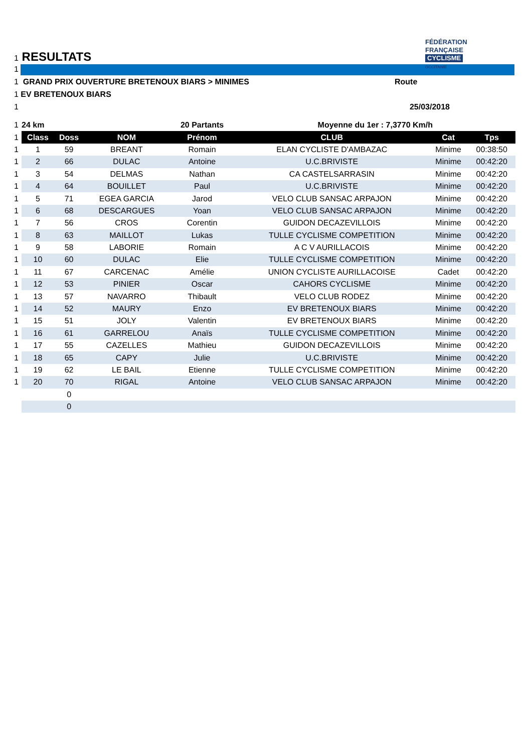FÉDÉRATION
FRANÇAISE
CYCLISME
OCCITANIE
1 RESULTATS
1
1 GRAND PRIX OUVERTURE BRETENOUX BIARS > MINIMES Route
1 EV BRETENOUX BIARS
1 25/03/2018
| 1 | 24 km | | | 20 Partants | Moyenne du 1er : 7,3770 Km/h | | |
| 1 | Class | Doss | NOM | Prénom | CLUB | Cat | Tps |
| 1 | 1 | 59 | BREANT | Romain | ELAN CYCLISTE D'AMBAZAC | Minime | 00:38:50 |
| 1 | 2 | 66 | DULAC | Antoine | U.C.BRIVISTE | Minime | 00:42:20 |
| 1 | 3 | 54 | DELMAS | Nathan | CA CASTELSARRASIN | Minime | 00:42:20 |
| 1 | 4 | 64 | BOUILLET | Paul | U.C.BRIVISTE | Minime | 00:42:20 |
| 1 | 5 | 71 | EGEA GARCIA | Jarod | VELO CLUB SANSAC ARPAJON | Minime | 00:42:20 |
| 1 | 6 | 68 | DESCARGUES | Yoan | VELO CLUB SANSAC ARPAJON | Minime | 00:42:20 |
| 1 | 7 | 56 | CROS | Corentin | GUIDON DECAZEVILLOIS | Minime | 00:42:20 |
| 1 | 8 | 63 | MAILLOT | Lukas | TULLE CYCLISME COMPETITION | Minime | 00:42:20 |
| 1 | 9 | 58 | LABORIE | Romain | A C V AURILLACOIS | Minime | 00:42:20 |
| 1 | 10 | 60 | DULAC | Elie | TULLE CYCLISME COMPETITION | Minime | 00:42:20 |
| 1 | 11 | 67 | CARCENAC | Amélie | UNION CYCLISTE AURILLACOISE | Cadet | 00:42:20 |
| 1 | 12 | 53 | PINIER | Oscar | CAHORS CYCLISME | Minime | 00:42:20 |
| 1 | 13 | 57 | NAVARRO | Thibault | VELO CLUB RODEZ | Minime | 00:42:20 |
| 1 | 14 | 52 | MAURY | Enzo | EV BRETENOUX BIARS | Minime | 00:42:20 |
| 1 | 15 | 51 | JOLY | Valentin | EV BRETENOUX BIARS | Minime | 00:42:20 |
| 1 | 16 | 61 | GARRELOU | Anaïs | TULLE CYCLISME COMPETITION | Minime | 00:42:20 |
| 1 | 17 | 55 | CAZELLES | Mathieu | GUIDON DECAZEVILLOIS | Minime | 00:42:20 |
| 1 | 18 | 65 | CAPY | Julie | U.C.BRIVISTE | Minime | 00:42:20 |
| 1 | 19 | 62 | LE BAIL | Etienne | TULLE CYCLISME COMPETITION | Minime | 00:42:20 |
| 1 | 20 | 70 | RIGAL | Antoine | VELO CLUB SANSAC ARPAJON | Minime | 00:42:20 |
| | | 0 | | | | | |
| | | 0 | | | | | |